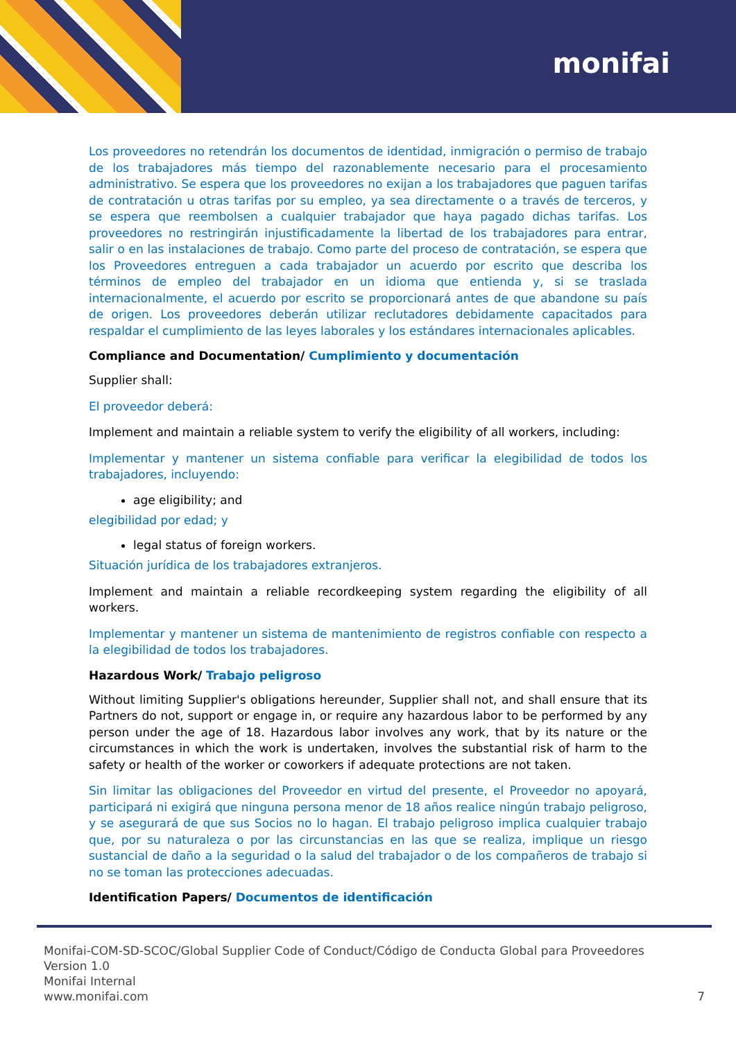monifai
Los proveedores no retendrán los documentos de identidad, inmigración o permiso de trabajo de los trabajadores más tiempo del razonablemente necesario para el procesamiento administrativo. Se espera que los proveedores no exijan a los trabajadores que paguen tarifas de contratación u otras tarifas por su empleo, ya sea directamente o a través de terceros, y se espera que reembolsen a cualquier trabajador que haya pagado dichas tarifas. Los proveedores no restringirán injustificadamente la libertad de los trabajadores para entrar, salir o en las instalaciones de trabajo. Como parte del proceso de contratación, se espera que los Proveedores entreguen a cada trabajador un acuerdo por escrito que describa los términos de empleo del trabajador en un idioma que entienda y, si se traslada internacionalmente, el acuerdo por escrito se proporcionará antes de que abandone su país de origen. Los proveedores deberán utilizar reclutadores debidamente capacitados para respaldar el cumplimiento de las leyes laborales y los estándares internacionales aplicables.
Compliance and Documentation/ Cumplimiento y documentación
Supplier shall:
El proveedor deberá:
Implement and maintain a reliable system to verify the eligibility of all workers, including:
Implementar y mantener un sistema confiable para verificar la elegibilidad de todos los trabajadores, incluyendo:
age eligibility; and
elegibilidad por edad; y
legal status of foreign workers.
Situación jurídica de los trabajadores extranjeros.
Implement and maintain a reliable recordkeeping system regarding the eligibility of all workers.
Implementar y mantener un sistema de mantenimiento de registros confiable con respecto a la elegibilidad de todos los trabajadores.
Hazardous Work/ Trabajo peligroso
Without limiting Supplier's obligations hereunder, Supplier shall not, and shall ensure that its Partners do not, support or engage in, or require any hazardous labor to be performed by any person under the age of 18. Hazardous labor involves any work, that by its nature or the circumstances in which the work is undertaken, involves the substantial risk of harm to the safety or health of the worker or coworkers if adequate protections are not taken.
Sin limitar las obligaciones del Proveedor en virtud del presente, el Proveedor no apoyará, participará ni exigirá que ninguna persona menor de 18 años realice ningún trabajo peligroso, y se asegurará de que sus Socios no lo hagan. El trabajo peligroso implica cualquier trabajo que, por su naturaleza o por las circunstancias en las que se realiza, implique un riesgo sustancial de daño a la seguridad o la salud del trabajador o de los compañeros de trabajo si no se toman las protecciones adecuadas.
Identification Papers/ Documentos de identificación
Monifai-COM-SD-SCOC/Global Supplier Code of Conduct/Código de Conducta Global para Proveedores
Version 1.0
Monifai Internal
www.monifai.com 7